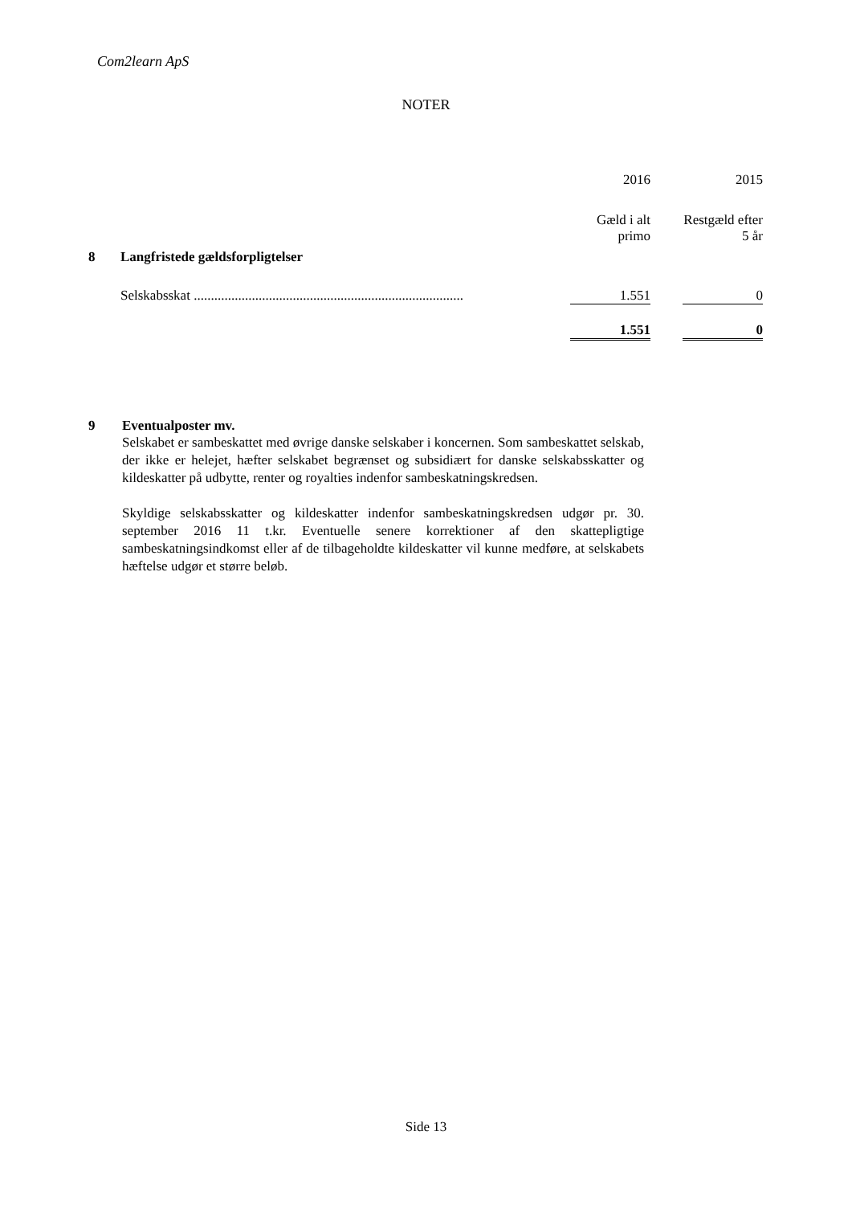Com2learn ApS
NOTER
| | | 2016 | | 2015 |
| | | Gæld i alt primo | | Restgæld efter 5 år |
| 8 | Langfristede gældsforpligtelser | | | |
| | Selskabsskat ............................................................................... | 1.551 | | 0 |
| | | 1.551 | | 0 |
9 Eventualposter mv.
Selskabet er sambeskattet med øvrige danske selskaber i koncernen. Som sambeskattet selskab, der ikke er helejet, hæfter selskabet begrænset og subsidiært for danske selskabsskatter og kildeskatter på udbytte, renter og royalties indenfor sambeskatningskredsen.
Skyldige selskabsskatter og kildeskatter indenfor sambeskatningskredsen udgør pr. 30. september 2016 11 t.kr. Eventuelle senere korrektioner af den skattepligtige sambeskatningsindkomst eller af de tilbageholdte kildeskatter vil kunne medføre, at selskabets hæftelse udgør et større beløb.
Side 13